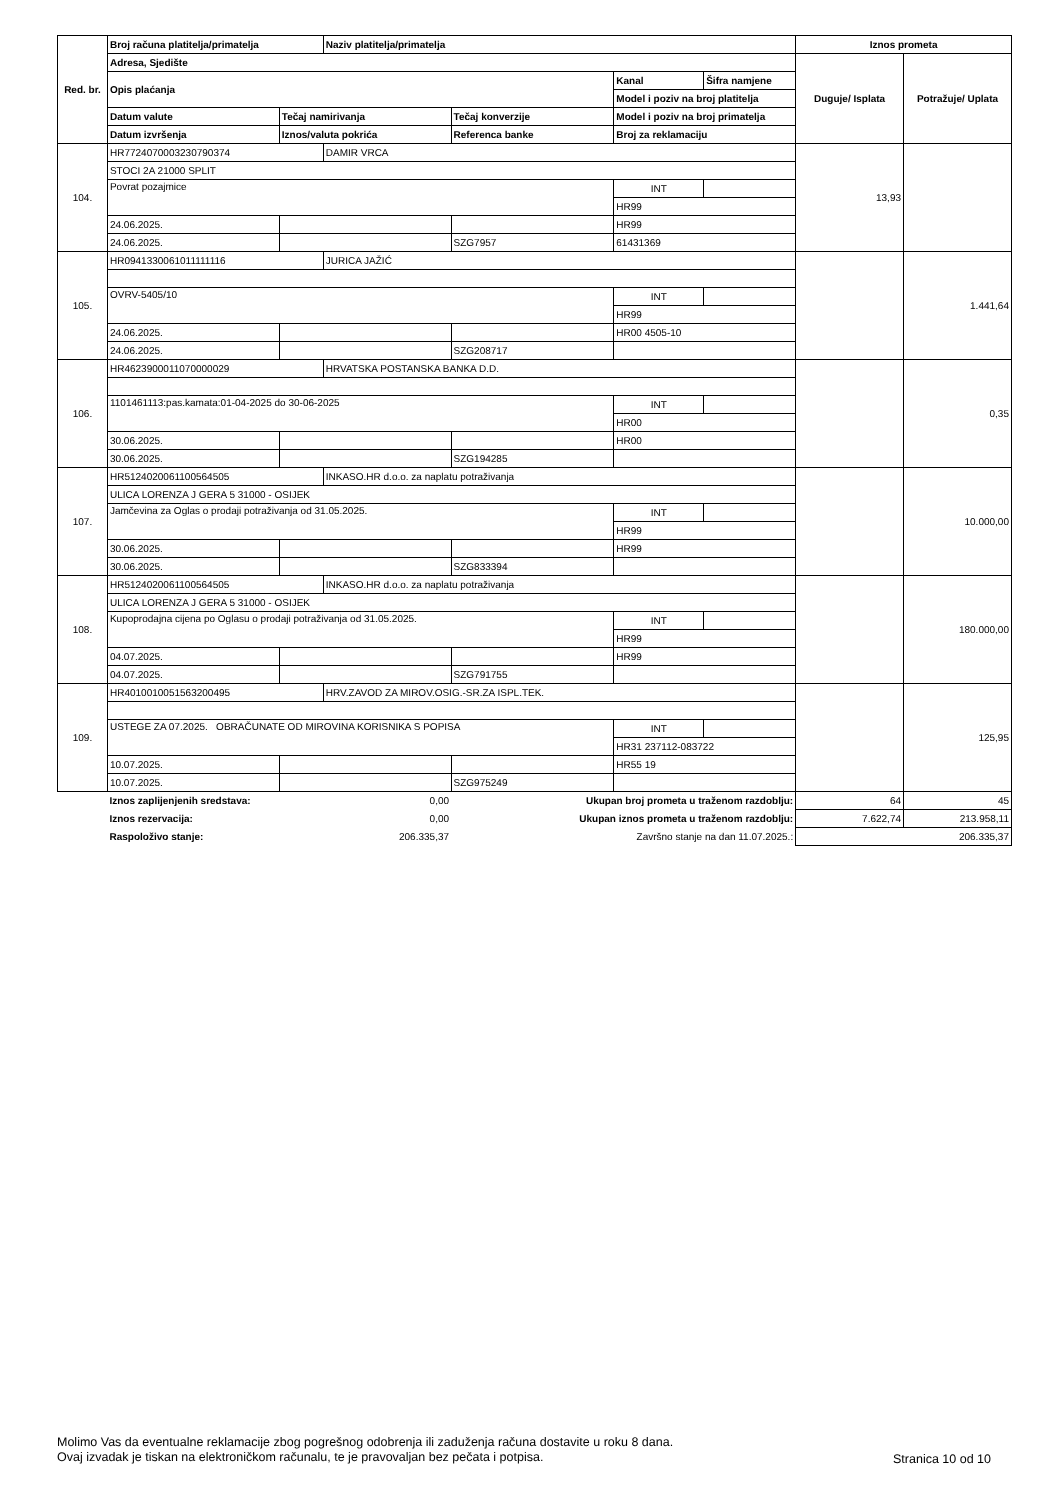| Red. br. | Broj računa platitelja/primatelja | | Naziv platitelja/primatelja | | | | Iznos prometa | |
| --- | --- | --- | --- | --- | --- | --- | --- | --- |
| | Adresa, Sjedište | | | | | | Duguje/ Isplata | Potražuje/ Uplata |
| | Opis plaćanja | | | | Kanal | Šifra namjene | | |
| | | | | | Model i poziv na broj platitelja | | | |
| | Datum valute | Tečaj namirivanja | | Tečaj konverzije | Model i poziv na broj primatelja | | | |
| | Datum izvršenja | Iznos/valuta pokrića | | Referenca banke | Broj za reklamaciju | | | |
| 104. | HR7724070003230790374 | | DAMIR VRCA | | | | 13,93 | |
| | STOCI 2A 21000 SPLIT | | | | | | | |
| | Povrat pozajmice | | | | INT | | | |
| | | | | | HR99 | | | |
| | 24.06.2025. | | | | HR99 | | | |
| | 24.06.2025. | | | SZG7957 | 61431369 | | | |
| 105. | HR0941330061011111116 | | JURICA JAŽIĆ | | | | | 1.441,64 |
| | OVRV-5405/10 | | | | INT | | | |
| | | | | | HR99 | | | |
| | 24.06.2025. | | | | HR00 4505-10 | | | |
| | 24.06.2025. | | | SZG208717 | | | | |
| 106. | HR4623900011070000029 | | HRVATSKA POSTANSKA BANKA D.D. | | | | | 0,35 |
| | 1101461113:pas.kamata:01-04-2025 do 30-06-2025 | | | | INT | | | |
| | | | | | HR00 | | | |
| | 30.06.2025. | | | | HR00 | | | |
| | 30.06.2025. | | | SZG194285 | | | | |
| 107. | HR5124020061100564505 | | INKASO.HR d.o.o. za naplatu potraživanja | | | | | 10.000,00 |
| | ULICA LORENZA J GERA 5 31000 - OSIJEK | | | | | | | |
| | Jamčevina za Oglas o prodaji potraživanja od 31.05.2025. | | | | INT | | | |
| | | | | | HR99 | | | |
| | 30.06.2025. | | | | HR99 | | | |
| | 30.06.2025. | | | SZG833394 | | | | |
| 108. | HR5124020061100564505 | | INKASO.HR d.o.o. za naplatu potraživanja | | | | | 180.000,00 |
| | ULICA LORENZA J GERA 5 31000 - OSIJEK | | | | | | | |
| | Kupoprodajna cijena po Oglasu o prodaji potraživanja od 31.05.2025. | | | | INT | | | |
| | | | | | HR99 | | | |
| | 04.07.2025. | | | | HR99 | | | |
| | 04.07.2025. | | | SZG791755 | | | | |
| 109. | HR4010010051563200495 | | HRV.ZAVOD ZA MIROV.OSIG.-SR.ZA ISPL.TEK. | | | | | 125,95 |
| | USTEGE ZA 07.2025. OBRAČUNATE OD MIROVINA KORISNIKA S POPISA | | | | INT | | | |
| | | | | | HR31 237112-083722 | | | |
| | 10.07.2025. | | | | HR55 19 | | | |
| | 10.07.2025. | | | SZG975249 | | | | |
| | Iznos zaplijenjenih sredstava: | | 0,00 | Ukupan broj prometa u traženom razdoblju: | | | 64 | 45 |
| | Iznos rezervacija: | | 0,00 | Ukupan iznos prometa u traženom razdoblju: | | | 7.622,74 | 213.958,11 |
| | Raspoloživo stanje: | | 206.335,37 | Završno stanje na dan 11.07.2025.: | | | 206.335,37 | |
Molimo Vas da eventualne reklamacije zbog pogrešnog odobrenja ili zaduženja računa dostavite u roku 8 dana.
Ovaj izvadak je tiskan na elektroničkom računalu, te je pravovaljan bez pečata i potpisa.
Stranica 10 od 10